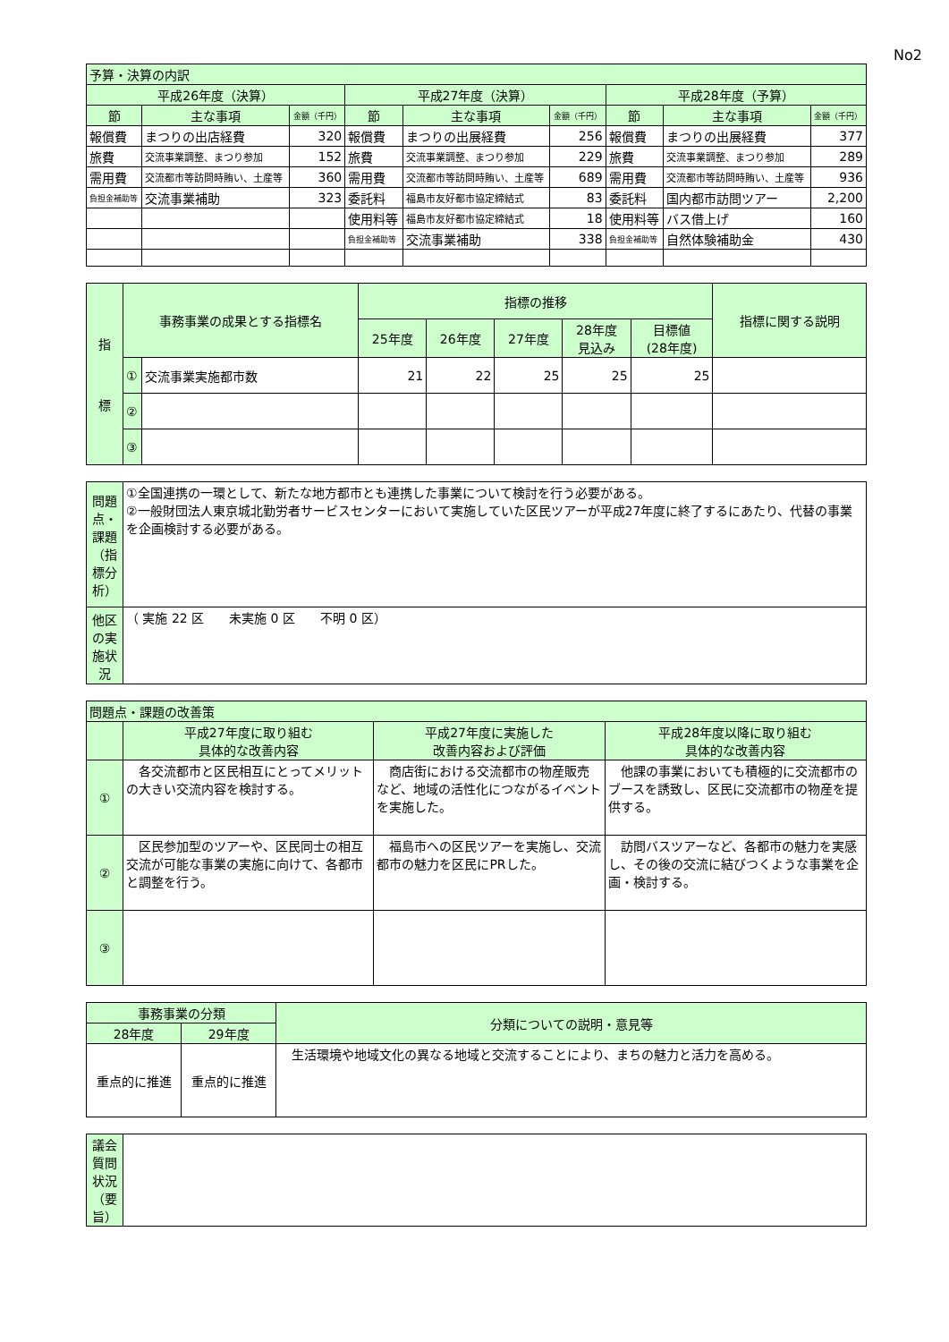No2
| 予算・決算の内訳 | | | | | | | | |
| --- | --- | --- | --- | --- | --- | --- | --- | --- |
| 平成26年度（決算） | | | 平成27年度（決算） | | | 平成28年度（予算） | | |
| 節 | 主な事項 | 金額（千円） | 節 | 主な事項 | 金額（千円） | 節 | 主な事項 | 金額（千円） |
| 報償費 | まつりの出店経費 | 320 | 報償費 | まつりの出展経費 | 256 | 報償費 | まつりの出展経費 | 377 |
| 旅費 | 交流事業調整、まつり参加 | 152 | 旅費 | 交流事業調整、まつり参加 | 229 | 旅費 | 交流事業調整、まつり参加 | 289 |
| 需用費 | 交流都市等訪問時賄い、土産等 | 360 | 需用費 | 交流都市等訪問時賄い、土産等 | 689 | 需用費 | 交流都市等訪問時賄い、土産等 | 936 |
| 負担金補助等 | 交流事業補助 | 323 | 委託料 | 福島市友好都市協定締結式 | 83 | 委託料 | 国内都市訪問ツアー | 2,200 |
| | | | 使用料等 | 福島市友好都市協定締結式 | 18 | 使用料等 | バス借上げ | 160 |
| | | | 負担金補助等 | 交流事業補助 | 338 | 負担金補助等 | 自然体験補助金 | 430 |
| 指 標 | 事務事業の成果とする指標名 | | 指標の推移 | | | | | 指標に関する説明 |
| --- | --- | --- | --- | --- | --- | --- | --- | --- |
| | | | 25年度 | 26年度 | 27年度 | 28年度 見込み | 目標値 (28年度) | |
| | ① | 交流事業実施都市数 | 21 | 22 | 25 | 25 | 25 | |
| | ② | | | | | | | |
| | ③ | | | | | | | |
| 問題点・課題（指標分析） | ①全国連携の一環として、新たな地方都市とも連携した事業について検討を行う必要がある。 ②一般財団法人東京城北勤労者サービスセンターにおいて実施していた区民ツアーが平成27年度に終了するにあたり、代替の事業を企画検討する必要がある。 |
| 他区の実施状況 | （ 実施 22 区 未実施 0 区 不明 0 区） |
| 問題点・課題の改善策 | | | |
| --- | --- | --- | --- |
| | 平成27年度に取り組む 具体的な改善内容 | 平成27年度に実施した 改善内容および評価 | 平成28年度以降に取り組む 具体的な改善内容 |
| ① | 各交流都市と区民相互にとってメリットの大きい交流内容を検討する。 | 商店街における交流都市の物産販売など、地域の活性化につながるイベントを実施した。 | 他課の事業においても積極的に交流都市のブースを誘致し、区民に交流都市の物産を提供する。 |
| ② | 区民参加型のツアーや、区民同士の相互交流が可能な事業の実施に向けて、各都市と調整を行う。 | 福島市への区民ツアーを実施し、交流都市の魅力を区民にPRした。 | 訪問バスツアーなど、各都市の魅力を実感し、その後の交流に結びつくような事業を企画・検討する。 |
| ③ | | | |
| 事務事業の分類 | | 分類についての説明・意見等 |
| --- | --- | --- |
| 28年度 | 29年度 | |
| 重点的に推進 | 重点的に推進 | 生活環境や地域文化の異なる地域と交流することにより、まちの魅力と活力を高める。 |
| 議会質問状況（要旨） | |